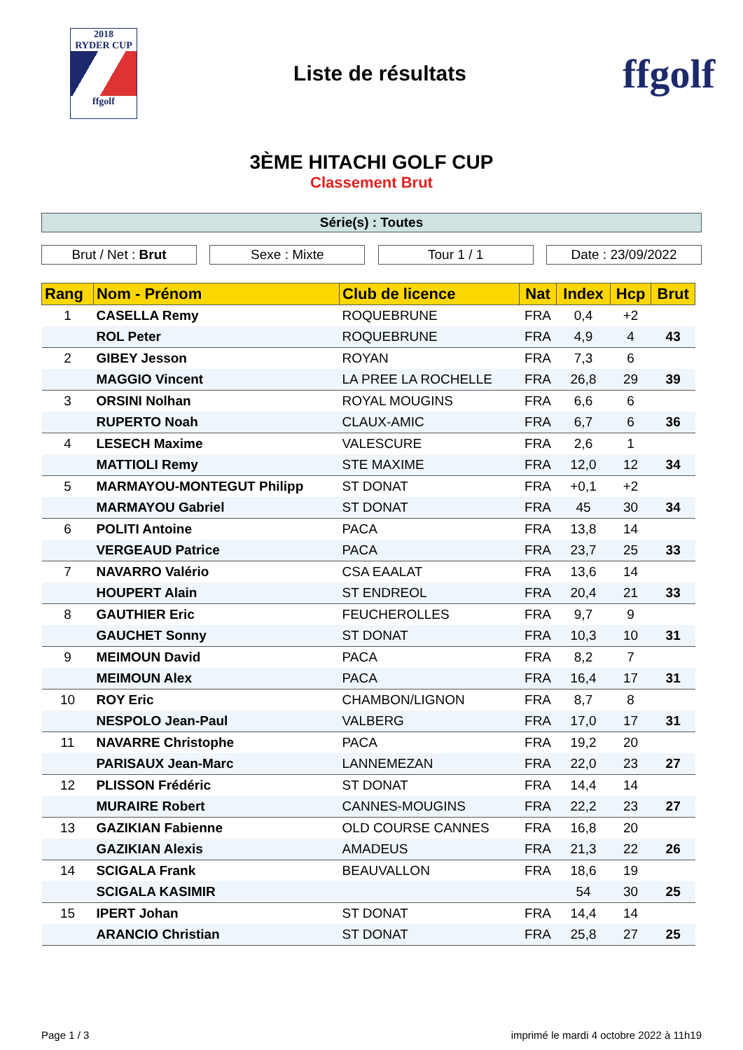2018
RYDER CUP
ffgolf
Liste de résultats
ffgolf
3ÈME HITACHI GOLF CUP
Classement Brut
Série(s) : Toutes
Brut / Net : Brut Sexe : Mixte Tour 1 / 1 Date : 23/09/2022
| Rang | Nom - Prénom | Club de licence | Nat | Index | Hcp | Brut |
| --- | --- | --- | --- | --- | --- | --- |
| 1 | CASELLA Remy | ROQUEBRUNE | FRA | 0,4 | +2 | |
| | ROL Peter | ROQUEBRUNE | FRA | 4,9 | 4 | 43 |
| 2 | GIBEY Jesson | ROYAN | FRA | 7,3 | 6 | |
| | MAGGIO Vincent | LA PREE LA ROCHELLE | FRA | 26,8 | 29 | 39 |
| 3 | ORSINI Nolhan | ROYAL MOUGINS | FRA | 6,6 | 6 | |
| | RUPERTO Noah | CLAUX-AMIC | FRA | 6,7 | 6 | 36 |
| 4 | LESECH Maxime | VALESCURE | FRA | 2,6 | 1 | |
| | MATTIOLI Remy | STE MAXIME | FRA | 12,0 | 12 | 34 |
| 5 | MARMAYOU-MONTEGUT Philipp | ST DONAT | FRA | +0,1 | +2 | |
| | MARMAYOU Gabriel | ST DONAT | FRA | 45 | 30 | 34 |
| 6 | POLITI Antoine | PACA | FRA | 13,8 | 14 | |
| | VERGEAUD Patrice | PACA | FRA | 23,7 | 25 | 33 |
| 7 | NAVARRO Valério | CSA EAALAT | FRA | 13,6 | 14 | |
| | HOUPERT Alain | ST ENDREOL | FRA | 20,4 | 21 | 33 |
| 8 | GAUTHIER Eric | FEUCHEROLLES | FRA | 9,7 | 9 | |
| | GAUCHET Sonny | ST DONAT | FRA | 10,3 | 10 | 31 |
| 9 | MEIMOUN David | PACA | FRA | 8,2 | 7 | |
| | MEIMOUN Alex | PACA | FRA | 16,4 | 17 | 31 |
| 10 | ROY Eric | CHAMBON/LIGNON | FRA | 8,7 | 8 | |
| | NESPOLO Jean-Paul | VALBERG | FRA | 17,0 | 17 | 31 |
| 11 | NAVARRE Christophe | PACA | FRA | 19,2 | 20 | |
| | PARISAUX Jean-Marc | LANNEMEZAN | FRA | 22,0 | 23 | 27 |
| 12 | PLISSON Frédéric | ST DONAT | FRA | 14,4 | 14 | |
| | MURAIRE Robert | CANNES-MOUGINS | FRA | 22,2 | 23 | 27 |
| 13 | GAZIKIAN Fabienne | OLD COURSE CANNES | FRA | 16,8 | 20 | |
| | GAZIKIAN Alexis | AMADEUS | FRA | 21,3 | 22 | 26 |
| 14 | SCIGALA Frank | BEAUVALLON | FRA | 18,6 | 19 | |
| | SCIGALA KASIMIR | | | 54 | 30 | 25 |
| 15 | IPERT Johan | ST DONAT | FRA | 14,4 | 14 | |
| | ARANCIO Christian | ST DONAT | FRA | 25,8 | 27 | 25 |
Page 1 / 3 imprimé le mardi 4 octobre 2022 à 11h19